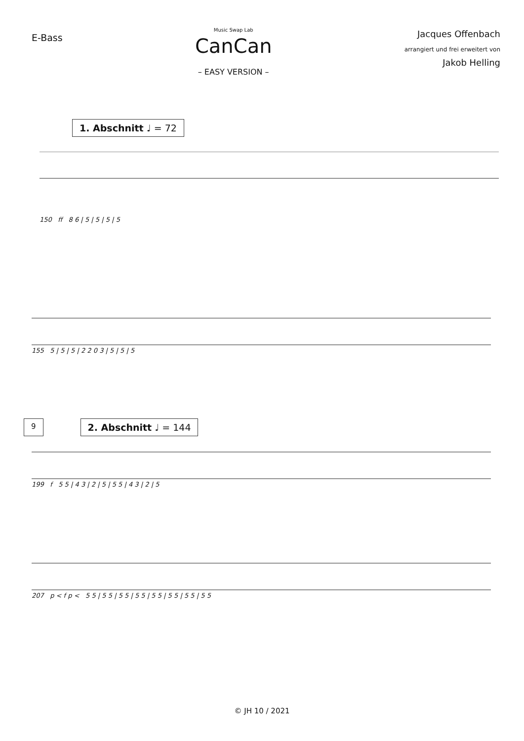E-Bass
Music Swap Lab
CanCan
– EASY VERSION –
Jacques Offenbach
arrangiert und frei erweitert von
Jakob Helling
1. Abschnitt ♩ = 72
150 ff 8 6 | 5 | 5 | 5 | 5
155 5 | 5 | 5 | 2 2 0 3 | 5 | 5 | 5
9 2. Abschnitt ♩ = 144
199 f 5 5 | 4 3 | 2 | 5 | 5 5 | 4 3 | 2 | 5
207 p < f p < 5 5 | 5 5 | 5 5 | 5 5 | 5 5 | 5 5 | 5 5 | 5 5
© JH 10 / 2021